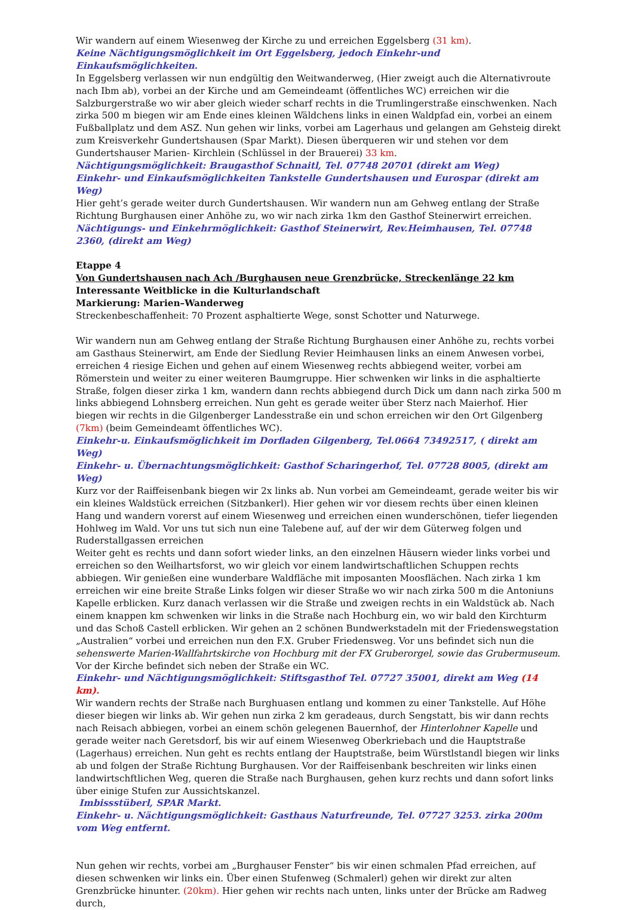Wir wandern auf einem Wiesenweg der Kirche zu und erreichen Eggelsberg (31 km).
Keine Nächtigungsmöglichkeit im Ort Eggelsberg, jedoch Einkehr-und Einkaufsmöglichkeiten.
In Eggelsberg verlassen wir nun endgültig den Weitwanderweg, (Hier zweigt auch die Alternativroute nach Ibm ab), vorbei an der Kirche und am Gemeindeamt (öffentliches WC) erreichen wir die Salzburgerstraße wo wir aber gleich wieder scharf rechts in die Trumlingerstraße einschwenken. Nach zirka 500 m biegen wir am Ende eines kleinen Wäldchens links in einen Waldpfad ein, vorbei an einem Fußballplatz und dem ASZ. Nun gehen wir links, vorbei am Lagerhaus und gelangen am Gehsteig direkt zum Kreisverkehr Gundertshausen (Spar Markt). Diesen überqueren wir und stehen vor dem Gundertshauser Marien- Kirchlein (Schlüssel in der Brauerei) 33 km.
Nächtigungsmöglichkeit: Braugasthof Schnaitl, Tel. 07748 20701 (direkt am Weg)
Einkehr- und Einkaufsmöglichkeiten Tankstelle Gundertshausen und Eurospar (direkt am Weg)
Hier geht’s gerade weiter durch Gundertshausen. Wir wandern nun am Gehweg entlang der Straße Richtung Burghausen einer Anhöhe zu, wo wir nach zirka 1km den Gasthof Steinerwirt erreichen.
Nächtigungs- und Einkehrmöglichkeit: Gasthof Steinerwirt, Rev.Heimhausen, Tel. 07748 2360, (direkt am Weg)
Etappe 4
Von Gundertshausen nach Ach /Burghausen neue Grenzbrücke, Streckenlänge 22 km
Interessante Weitblicke in die Kulturlandschaft
Markierung: Marien–Wanderweg
Streckenbeschaffenheit: 70 Prozent asphaltierte Wege, sonst Schotter und Naturwege.
Wir wandern nun am Gehweg entlang der Straße Richtung Burghausen einer Anhöhe zu, rechts vorbei am Gasthaus Steinerwirt, am Ende der Siedlung Revier Heimhausen links an einem Anwesen vorbei, erreichen 4 riesige Eichen und gehen auf einem Wiesenweg rechts abbiegend weiter, vorbei am Römerstein und weiter zu einer weiteren Baumgruppe. Hier schwenken wir links in die asphaltierte Straße, folgen dieser zirka 1 km, wandern dann rechts abbiegend durch Dick um dann nach zirka 500 m links abbiegend Lohnsberg erreichen. Nun geht es gerade weiter über Sterz nach Maierhof. Hier biegen wir rechts in die Gilgenberger Landesstraße ein und schon erreichen wir den Ort Gilgenberg (7km) (beim Gemeindeamt öffentliches WC).
Einkehr-u. Einkaufsmöglichkeit im Dorfladen Gilgenberg, Tel.0664 73492517, ( direkt am Weg)
Einkehr- u. Übernachtungsmöglichkeit: Gasthof Scharingerhof, Tel. 07728 8005, (direkt am Weg)
Kurz vor der Raiffeisenbank biegen wir 2x links ab. Nun vorbei am Gemeindeamt, gerade weiter bis wir ein kleines Waldstück erreichen (Sitzbankerl). Hier gehen wir vor diesem rechts über einen kleinen Hang und wandern vorerst auf einem Wiesenweg und erreichen einen wunderschönen, tiefer liegenden Hohlweg im Wald. Vor uns tut sich nun eine Talebene auf, auf der wir dem Güterweg folgen und Ruderstallgassen erreichen
Weiter geht es rechts und dann sofort wieder links, an den einzelnen Häusern wieder links vorbei und erreichen so den Weilhartsforst, wo wir gleich vor einem landwirtschaftlichen Schuppen rechts abbiegen. Wir genießen eine wunderbare Waldfläche mit imposanten Moosflächen. Nach zirka 1 km erreichen wir eine breite Straße Links folgen wir dieser Straße wo wir nach zirka 500 m die Antoniuns Kapelle erblicken. Kurz danach verlassen wir die Straße und zweigen rechts in ein Waldstück ab. Nach einem knappen km schwenken wir links in die Straße nach Hochburg ein, wo wir bald den Kirchturm und das Schoß Castell erblicken. Wir gehen an 2 schönen Bundwerkstadeln mit der Friedenswegstation „Australien“ vorbei und erreichen nun den F.X. Gruber Friedensweg. Vor uns befindet sich nun die sehenswerte Marien-Wallfahrtskirche von Hochburg mit der FX Gruberorgel, sowie das Grubermuseum. Vor der Kirche befindet sich neben der Straße ein WC.
Einkehr- und Nächtigungsmöglichkeit: Stiftsgasthof Tel. 07727 35001, direkt am Weg (14 km).
Wir wandern rechts der Straße nach Burghuasen entlang und kommen zu einer Tankstelle. Auf Höhe dieser biegen wir links ab. Wir gehen nun zirka 2 km geradeaus, durch Sengstatt, bis wir dann rechts nach Reisach abbiegen, vorbei an einem schön gelegenen Bauernhof, der Hinterlohner Kapelle und gerade weiter nach Geretsdorf, bis wir auf einem Wiesenweg Oberkriebach und die Hauptstraße (Lagerhaus) erreichen. Nun geht es rechts entlang der Hauptstraße, beim Würstlstandl biegen wir links ab und folgen der Straße Richtung Burghausen. Vor der Raiffeisenbank beschreiten wir links einen landwirtschftlichen Weg, queren die Straße nach Burghausen, gehen kurz rechts und dann sofort links über einige Stufen zur Aussichtskanzel.
Imbissstüberl, SPAR Markt.
Einkehr- u. Nächtigungsmöglichkeit: Gasthaus Naturfreunde, Tel. 07727 3253. zirka 200m vom Weg entfernt.
Nun gehen wir rechts, vorbei am „Burghauser Fenster“ bis wir einen schmalen Pfad erreichen, auf diesen schwenken wir links ein. Über einen Stufenweg (Schmalerl) gehen wir direkt zur alten Grenzbrücke hinunter. (20km). Hier gehen wir rechts nach unten, links unter der Brücke am Radweg durch,